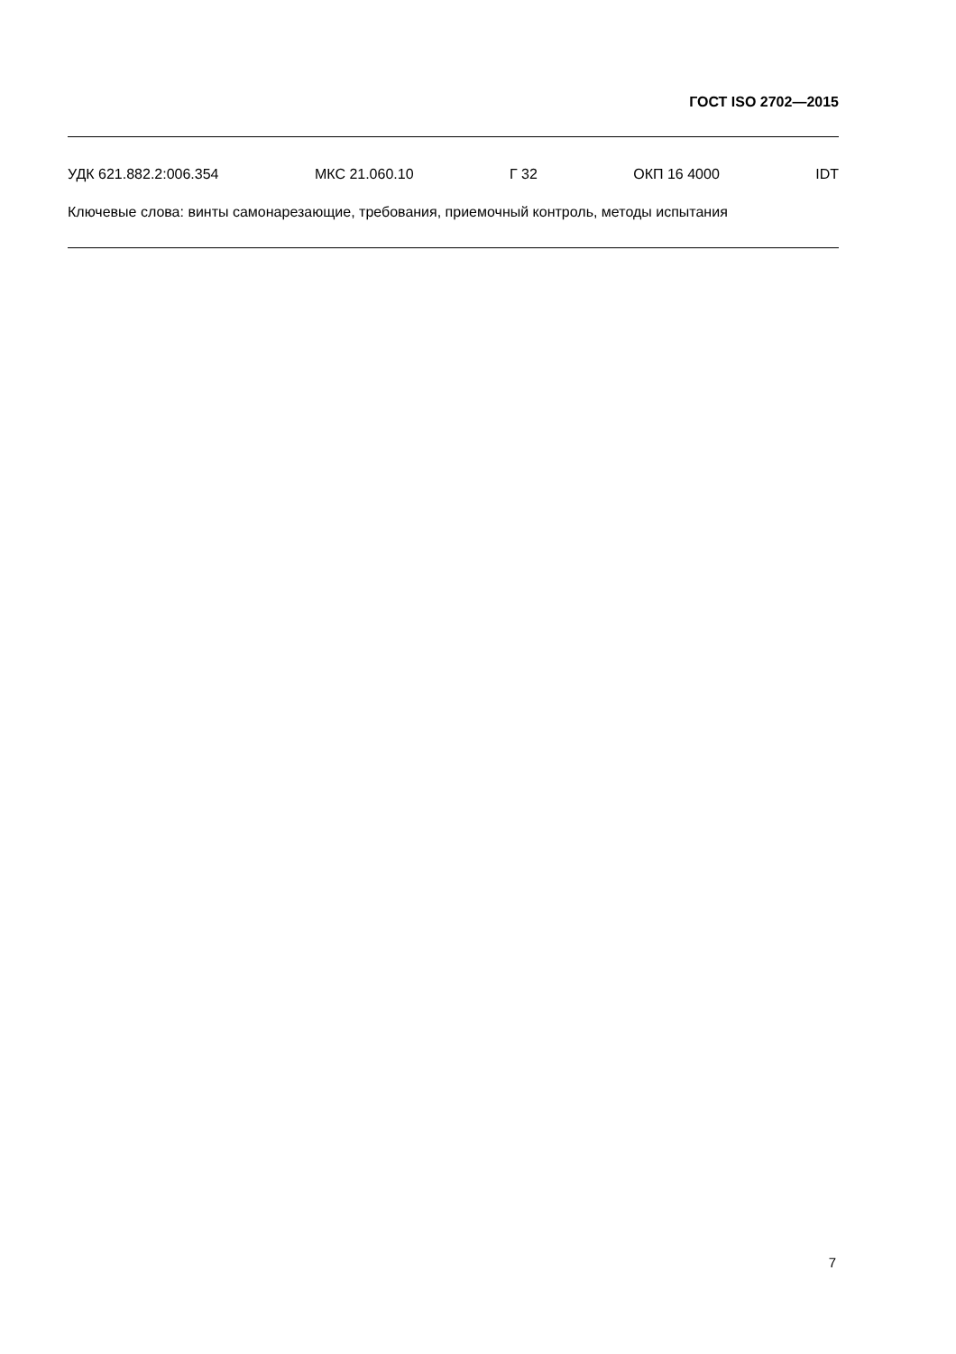ГОСТ ISO 2702—2015
УДК 621.882.2:006.354 МКС 21.060.10 Г 32 ОКП 16 4000 IDT
Ключевые слова: винты самонарезающие, требования, приемочный контроль, методы испытания
7